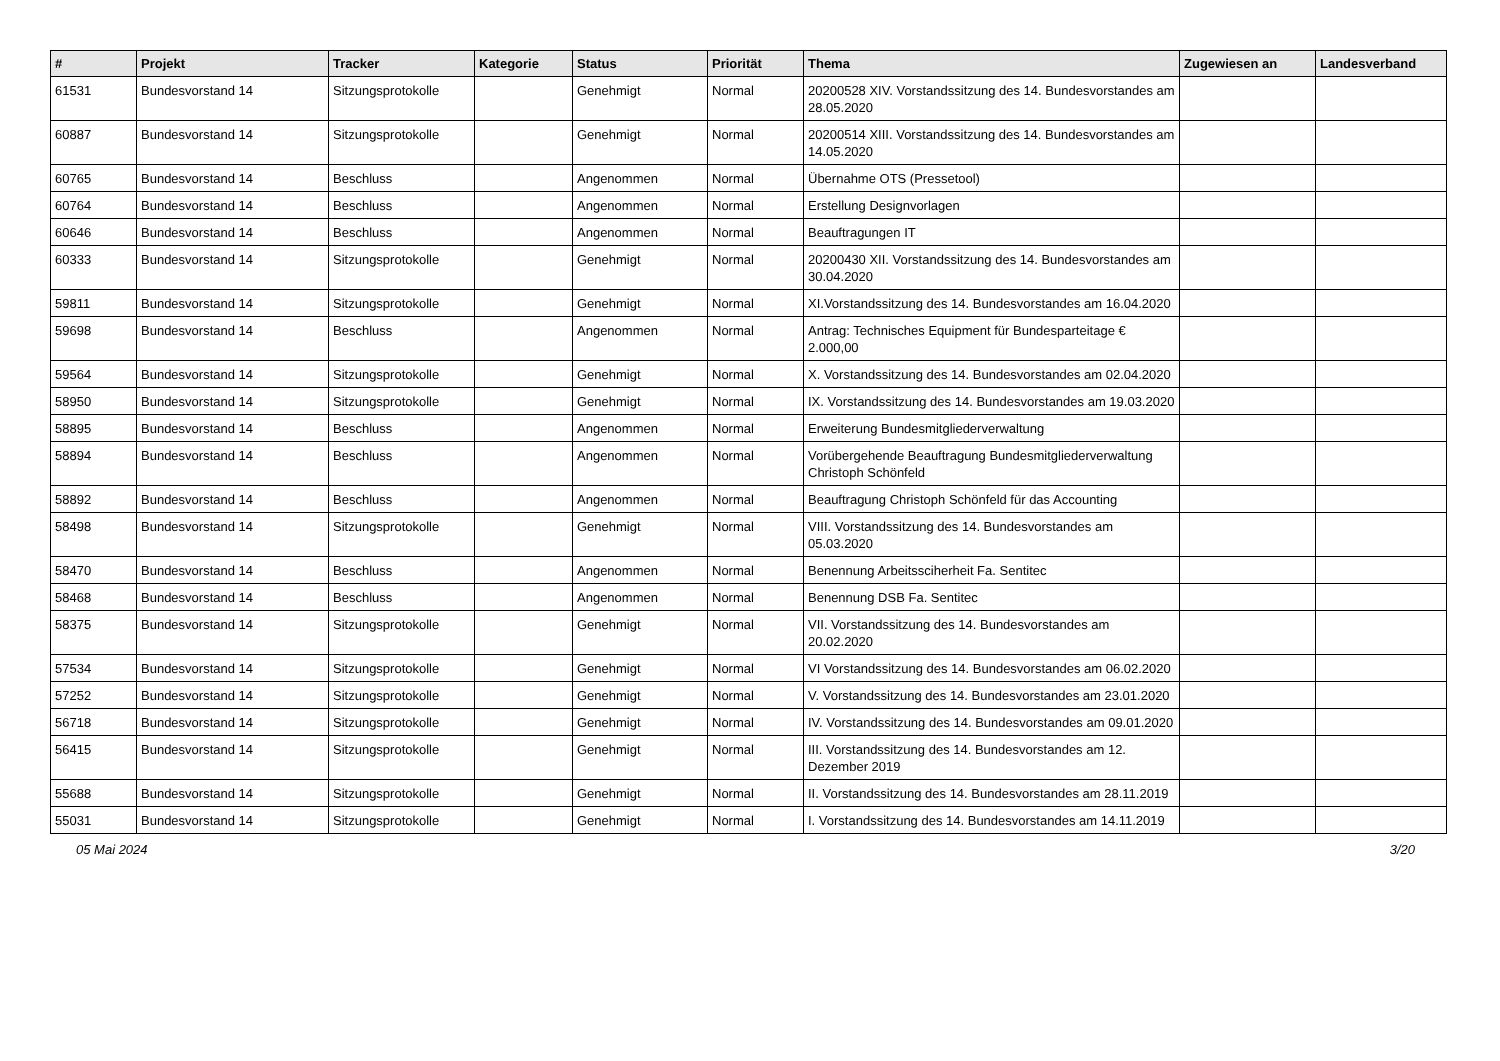| # | Projekt | Tracker | Kategorie | Status | Priorität | Thema | Zugewiesen an | Landesverband |
| --- | --- | --- | --- | --- | --- | --- | --- | --- |
| 61531 | Bundesvorstand 14 | Sitzungsprotokolle | | Genehmigt | Normal | 20200528 XIV. Vorstandssitzung des 14. Bundesvorstandes am 28.05.2020 | | |
| 60887 | Bundesvorstand 14 | Sitzungsprotokolle | | Genehmigt | Normal | 20200514 XIII. Vorstandssitzung des 14. Bundesvorstandes am 14.05.2020 | | |
| 60765 | Bundesvorstand 14 | Beschluss | | Angenommen | Normal | Übernahme OTS (Pressetool) | | |
| 60764 | Bundesvorstand 14 | Beschluss | | Angenommen | Normal | Erstellung Designvorlagen | | |
| 60646 | Bundesvorstand 14 | Beschluss | | Angenommen | Normal | Beauftragungen IT | | |
| 60333 | Bundesvorstand 14 | Sitzungsprotokolle | | Genehmigt | Normal | 20200430 XII. Vorstandssitzung des 14. Bundesvorstandes am 30.04.2020 | | |
| 59811 | Bundesvorstand 14 | Sitzungsprotokolle | | Genehmigt | Normal | XI.Vorstandssitzung des 14. Bundesvorstandes am 16.04.2020 | | |
| 59698 | Bundesvorstand 14 | Beschluss | | Angenommen | Normal | Antrag: Technisches Equipment für Bundesparteitage € 2.000,00 | | |
| 59564 | Bundesvorstand 14 | Sitzungsprotokolle | | Genehmigt | Normal | X. Vorstandssitzung des 14. Bundesvorstandes am 02.04.2020 | | |
| 58950 | Bundesvorstand 14 | Sitzungsprotokolle | | Genehmigt | Normal | IX. Vorstandssitzung des 14. Bundesvorstandes am 19.03.2020 | | |
| 58895 | Bundesvorstand 14 | Beschluss | | Angenommen | Normal | Erweiterung Bundesmitgliederverwaltung | | |
| 58894 | Bundesvorstand 14 | Beschluss | | Angenommen | Normal | Vorübergehende Beauftragung Bundesmitgliederverwaltung Christoph Schönfeld | | |
| 58892 | Bundesvorstand 14 | Beschluss | | Angenommen | Normal | Beauftragung Christoph Schönfeld für das Accounting | | |
| 58498 | Bundesvorstand 14 | Sitzungsprotokolle | | Genehmigt | Normal | VIII. Vorstandssitzung des 14. Bundesvorstandes am 05.03.2020 | | |
| 58470 | Bundesvorstand 14 | Beschluss | | Angenommen | Normal | Benennung Arbeitssciherheit Fa. Sentitec | | |
| 58468 | Bundesvorstand 14 | Beschluss | | Angenommen | Normal | Benennung DSB Fa. Sentitec | | |
| 58375 | Bundesvorstand 14 | Sitzungsprotokolle | | Genehmigt | Normal | VII. Vorstandssitzung des 14. Bundesvorstandes am 20.02.2020 | | |
| 57534 | Bundesvorstand 14 | Sitzungsprotokolle | | Genehmigt | Normal | VI Vorstandssitzung des 14. Bundesvorstandes am 06.02.2020 | | |
| 57252 | Bundesvorstand 14 | Sitzungsprotokolle | | Genehmigt | Normal | V. Vorstandssitzung des 14. Bundesvorstandes am 23.01.2020 | | |
| 56718 | Bundesvorstand 14 | Sitzungsprotokolle | | Genehmigt | Normal | IV. Vorstandssitzung des 14. Bundesvorstandes am 09.01.2020 | | |
| 56415 | Bundesvorstand 14 | Sitzungsprotokolle | | Genehmigt | Normal | III. Vorstandssitzung des 14. Bundesvorstandes am 12. Dezember 2019 | | |
| 55688 | Bundesvorstand 14 | Sitzungsprotokolle | | Genehmigt | Normal | II. Vorstandssitzung des 14. Bundesvorstandes am 28.11.2019 | | |
| 55031 | Bundesvorstand 14 | Sitzungsprotokolle | | Genehmigt | Normal | I. Vorstandssitzung des 14. Bundesvorstandes am 14.11.2019 | | |
05 Mai 2024 3/20